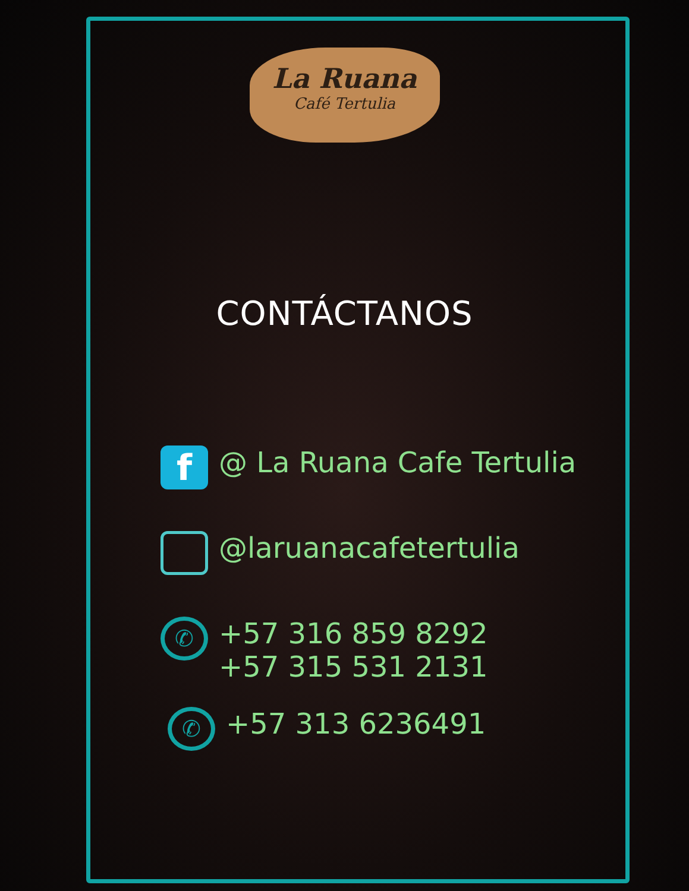La Ruana
Café Tertulia
CONTÁCTANOS
f
@ La Ruana Cafe Tertulia
@laruanacafetertulia
✆
+57 316 859 8292
+57 315 531 2131
✆
+57 313 6236491